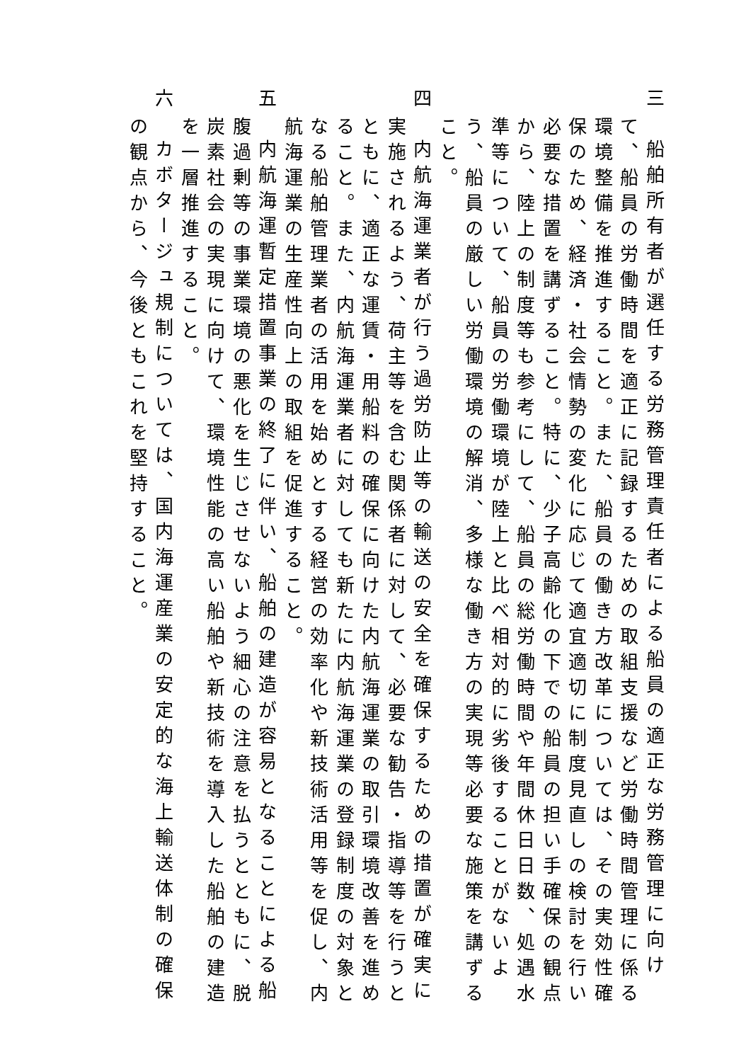三　船舶所有者が選任する労務管理責任者による船員の適正な労務管理に向けて、船員の労働時間を適正に記録するための取組支援など労働時間管理に係る環境整備を推進すること。また、船員の働き方改革については、その実効性確保のため、経済・社会情勢の変化に応じて適宜適切に制度見直しの検討を行い必要な措置を講ずること。特に、少子高齢化の下での船員の担い手確保の観点から、陸上の制度等も参考にして、船員の総労働時間や年間休日日数、処遇水準等について、船員の労働環境が陸上と比べ相対的に劣後することがないよう、船員の厳しい労働環境の解消、多様な働き方の実現等必要な施策を講ずること。
四　内航海運業者が行う過労防止等の輸送の安全を確保するための措置が確実に実施されるよう、荷主等を含む関係者に対して、必要な勧告・指導等を行うとともに、適正な運賃・用船料の確保に向けた内航海運業の取引環境改善を進めること。また、内航海運業者に対しても新たに内航海運業の登録制度の対象となる船舶管理業者の活用を始めとする経営の効率化や新技術活用等を促し、内航海運業の生産性向上の取組を促進すること。
五　内航海運暫定措置事業の終了に伴い、船舶の建造が容易となることによる船腹過剰等の事業環境の悪化を生じさせないよう細心の注意を払うとともに、脱炭素社会の実現に向けて、環境性能の高い船舶や新技術を導入した船舶の建造を一層推進すること。
六　カボタージュ規制については、国内海運産業の安定的な海上輸送体制の確保の観点から、今後ともこれを堅持すること。